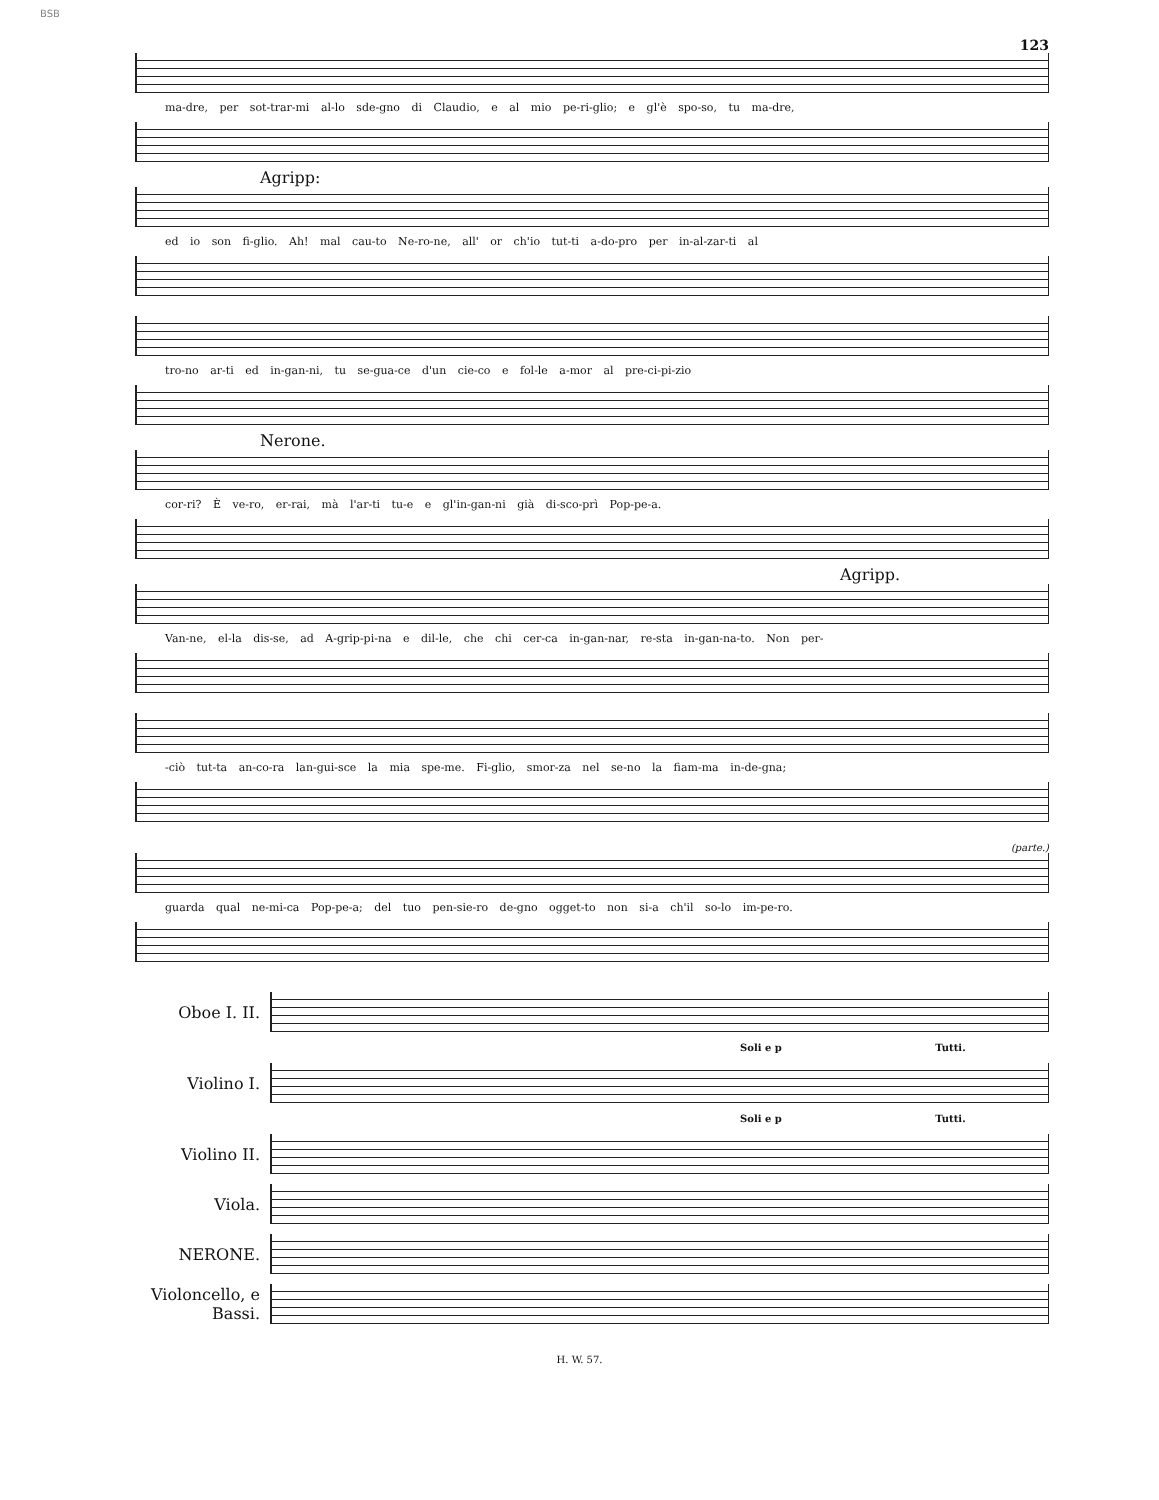BSB
123
ma-dre, per sot-trar-mi al-lo sde-gno di Claudio, e al mio pe-ri-glio; e gl'è spo-so, tu ma-dre,
Agripp:
ed io son fi-glio. Ah! mal cau-to Ne-ro-ne, all' or ch'io tut-ti a-do-pro per in-al-zar-ti al
tro-no ar-ti ed in-gan-ni, tu se-gua-ce d'un cie-co e fol-le a-mor al pre-ci-pi-zio
Nerone.
cor-ri? È ve-ro, er-rai, mà l'ar-ti tu-e e gl'in-gan-ni già di-sco-prì Pop-pe-a.
Agripp.
Van-ne, el-la dis-se, ad A-grip-pi-na e dil-le, che chi cer-ca in-gan-nar, re-sta in-gan-na-to. Non per-
-ciò tut-ta an-co-ra lan-gui-sce la mia spe-me. Fi-glio, smor-za nel se-no la fiam-ma in-de-gna;
(parte.)
guarda qual ne-mi-ca Pop-pe-a; del tuo pen-sie-ro de-gno ogget-to non si-a ch'il so-lo im-pe-ro.
Oboe I. II.
Soli e p Tutti.
Violino I.
Soli e p Tutti.
Violino II.
Viola.
NERONE.
Violoncello, e Bassi.
H. W. 57.